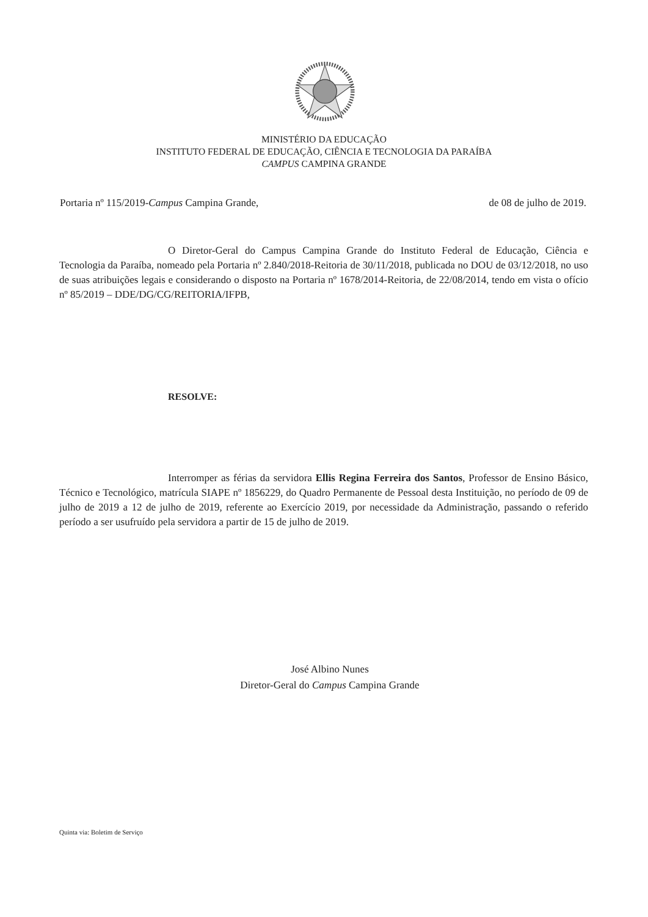MINISTÉRIO DA EDUCAÇÃO
INSTITUTO FEDERAL DE EDUCAÇÃO, CIÊNCIA E TECNOLOGIA DA PARAÍBA
CAMPUS CAMPINA GRANDE
Portaria nº 115/2019-Campus Campina Grande, de 08 de julho de 2019.
O Diretor-Geral do Campus Campina Grande do Instituto Federal de Educação, Ciência e Tecnologia da Paraíba, nomeado pela Portaria nº 2.840/2018-Reitoria de 30/11/2018, publicada no DOU de 03/12/2018, no uso de suas atribuições legais e considerando o disposto na Portaria nº 1678/2014-Reitoria, de 22/08/2014, tendo em vista o ofício nº 85/2019 – DDE/DG/CG/REITORIA/IFPB,
RESOLVE:
Interromper as férias da servidora Ellis Regina Ferreira dos Santos, Professor de Ensino Básico, Técnico e Tecnológico, matrícula SIAPE nº 1856229, do Quadro Permanente de Pessoal desta Instituição, no período de 09 de julho de 2019 a 12 de julho de 2019, referente ao Exercício 2019, por necessidade da Administração, passando o referido período a ser usufruído pela servidora a partir de 15 de julho de 2019.
José Albino Nunes
Diretor-Geral do Campus Campina Grande
Quinta via: Boletim de Serviço